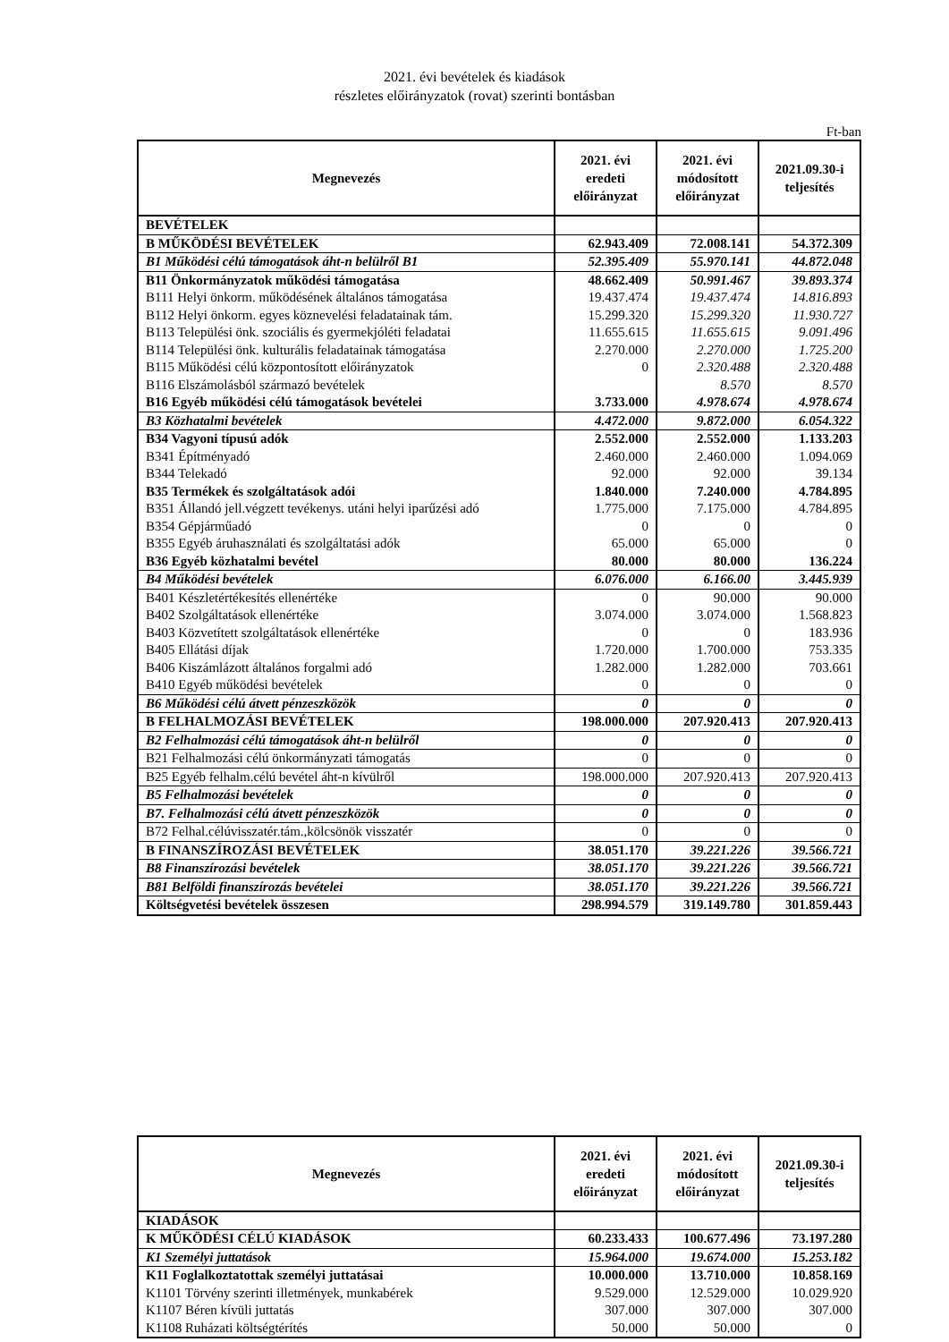2021. évi bevételek és kiadások
részletes előirányzatok (rovat) szerinti bontásban
Ft-ban
| Megnevezés | 2021. évi eredeti előirányzat | 2021. évi módosított előirányzat | 2021.09.30-i teljesítés |
| --- | --- | --- | --- |
| BEVÉTELEK | | | |
| B MŰKÖDÉSI BEVÉTELEK | 62.943.409 | 72.008.141 | 54.372.309 |
| B1 Működési célú támogatások áht-n belülről B1 | 52.395.409 | 55.970.141 | 44.872.048 |
| B11 Önkormányzatok működési támogatása | 48.662.409 | 50.991.467 | 39.893.374 |
| B111 Helyi önkorm. működésének általános támogatása | 19.437.474 | 19.437.474 | 14.816.893 |
| B112 Helyi önkorm. egyes köznevelési feladatainak tám. | 15.299.320 | 15.299.320 | 11.930.727 |
| B113 Települési önk. szociális és gyermekjóléti feladatai | 11.655.615 | 11.655.615 | 9.091.496 |
| B114 Települési önk. kulturális feladatainak támogatása | 2.270.000 | 2.270.000 | 1.725.200 |
| B115 Működési célú központosított előirányzatok | 0 | 2.320.488 | 2.320.488 |
| B116 Elszámolásból származó bevételek | | 8.570 | 8.570 |
| B16 Egyéb működési célú támogatások bevételei | 3.733.000 | 4.978.674 | 4.978.674 |
| B3 Közhatalmi bevételek | 4.472.000 | 9.872.000 | 6.054.322 |
| B34 Vagyoni típusú adók | 2.552.000 | 2.552.000 | 1.133.203 |
| B341 Építményadó | 2.460.000 | 2.460.000 | 1.094.069 |
| B344 Telekadó | 92.000 | 92.000 | 39.134 |
| B35 Termékek és szolgáltatások adói | 1.840.000 | 7.240.000 | 4.784.895 |
| B351 Állandó jell.végzett tevékenys. utáni helyi iparűzési adó | 1.775.000 | 7.175.000 | 4.784.895 |
| B354 Gépjárműadó | 0 | 0 | 0 |
| B355 Egyéb áruhasználati és szolgáltatási adók | 65.000 | 65.000 | 0 |
| B36 Egyéb közhatalmi bevétel | 80.000 | 80.000 | 136.224 |
| B4 Működési bevételek | 6.076.000 | 6.166.00 | 3.445.939 |
| B401 Készletértékesítés ellenértéke | 0 | 90.000 | 90.000 |
| B402 Szolgáltatások ellenértéke | 3.074.000 | 3.074.000 | 1.568.823 |
| B403 Közvetített szolgáltatások ellenértéke | 0 | 0 | 183.936 |
| B405 Ellátási díjak | 1.720.000 | 1.700.000 | 753.335 |
| B406 Kiszámlázott általános forgalmi adó | 1.282.000 | 1.282.000 | 703.661 |
| B410 Egyéb működési bevételek | 0 | 0 | 0 |
| B6 Működési célú átvett pénzeszközök | 0 | 0 | 0 |
| B FELHALMOZÁSI BEVÉTELEK | 198.000.000 | 207.920.413 | 207.920.413 |
| B2 Felhalmozási célú támogatások áht-n belülről | 0 | 0 | 0 |
| B21 Felhalmozási célú önkormányzati támogatás | 0 | 0 | 0 |
| B25 Egyéb felhalm.célú bevétel áht-n kívülről | 198.000.000 | 207.920.413 | 207.920.413 |
| B5 Felhalmozási bevételek | 0 | 0 | 0 |
| B7. Felhalmozási célú átvett pénzeszközök | 0 | 0 | 0 |
| B72 Felhal.célúvisszatér.tám.,kölcsönök visszatér | 0 | 0 | 0 |
| B FINANSZÍROZÁSI BEVÉTELEK | 38.051.170 | 39.221.226 | 39.566.721 |
| B8 Finanszírozási bevételek | 38.051.170 | 39.221.226 | 39.566.721 |
| B81 Belföldi finanszírozás bevételei | 38.051.170 | 39.221.226 | 39.566.721 |
| Költségvetési bevételek összesen | 298.994.579 | 319.149.780 | 301.859.443 |
| Megnevezés | 2021. évi eredeti előirányzat | 2021. évi módosított előirányzat | 2021.09.30-i teljesítés |
| --- | --- | --- | --- |
| KIADÁSOK | | | |
| K MŰKÖDÉSI CÉLÚ KIADÁSOK | 60.233.433 | 100.677.496 | 73.197.280 |
| K1 Személyi juttatások | 15.964.000 | 19.674.000 | 15.253.182 |
| K11 Foglalkoztatottak személyi juttatásai | 10.000.000 | 13.710.000 | 10.858.169 |
| K1101 Törvény szerinti illetmények, munkabérek | 9.529.000 | 12.529.000 | 10.029.920 |
| K1107 Béren kívüli juttatás | 307.000 | 307.000 | 307.000 |
| K1108 Ruházati költségtérítés | 50.000 | 50.000 | 0 |